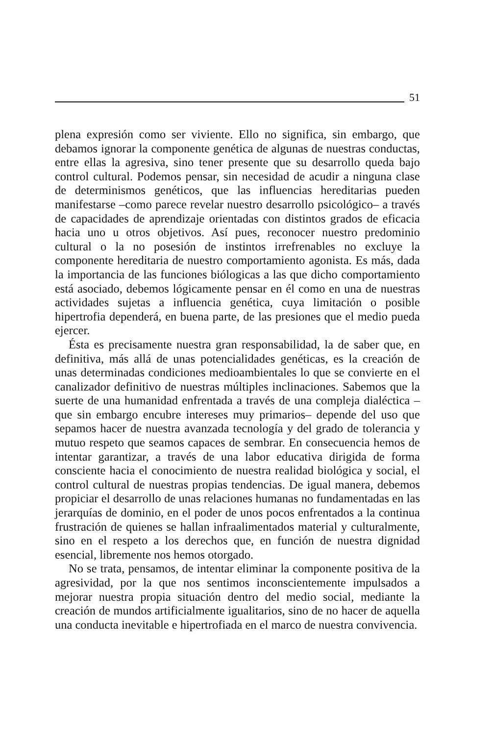51
plena expresión como ser viviente. Ello no significa, sin embargo, que debamos ignorar la componente genética de algunas de nuestras conductas, entre ellas la agresiva, sino tener presente que su desarrollo queda bajo control cultural. Podemos pensar, sin necesidad de acudir a ninguna clase de determinismos genéticos, que las influencias hereditarias pueden manifestarse –como parece revelar nuestro desarrollo psicológico– a través de capacidades de aprendizaje orientadas con distintos grados de eficacia hacia uno u otros objetivos. Así pues, reconocer nuestro predominio cultural o la no posesión de instintos irrefrenables no excluye la componente hereditaria de nuestro comportamiento agonista. Es más, dada la importancia de las funciones biólogicas a las que dicho comportamiento está asociado, debemos lógicamente pensar en él como en una de nuestras actividades sujetas a influencia genética, cuya limitación o posible hipertrofia dependerá, en buena parte, de las presiones que el medio pueda ejercer.
Ésta es precisamente nuestra gran responsabilidad, la de saber que, en definitiva, más allá de unas potencialidades genéticas, es la creación de unas determinadas condiciones medioambientales lo que se convierte en el canalizador definitivo de nuestras múltiples inclinaciones. Sabemos que la suerte de una humanidad enfrentada a través de una compleja dialéctica –que sin embargo encubre intereses muy primarios– depende del uso que sepamos hacer de nuestra avanzada tecnología y del grado de tolerancia y mutuo respeto que seamos capaces de sembrar. En consecuencia hemos de intentar garantizar, a través de una labor educativa dirigida de forma consciente hacia el conocimiento de nuestra realidad biológica y social, el control cultural de nuestras propias tendencias. De igual manera, debemos propiciar el desarrollo de unas relaciones humanas no fundamentadas en las jerarquías de dominio, en el poder de unos pocos enfrentados a la continua frustración de quienes se hallan infraalimentados material y culturalmente, sino en el respeto a los derechos que, en función de nuestra dignidad esencial, libremente nos hemos otorgado.
No se trata, pensamos, de intentar eliminar la componente positiva de la agresividad, por la que nos sentimos inconscientemente impulsados a mejorar nuestra propia situación dentro del medio social, mediante la creación de mundos artificialmente igualitarios, sino de no hacer de aquella una conducta inevitable e hipertrofiada en el marco de nuestra convivencia.